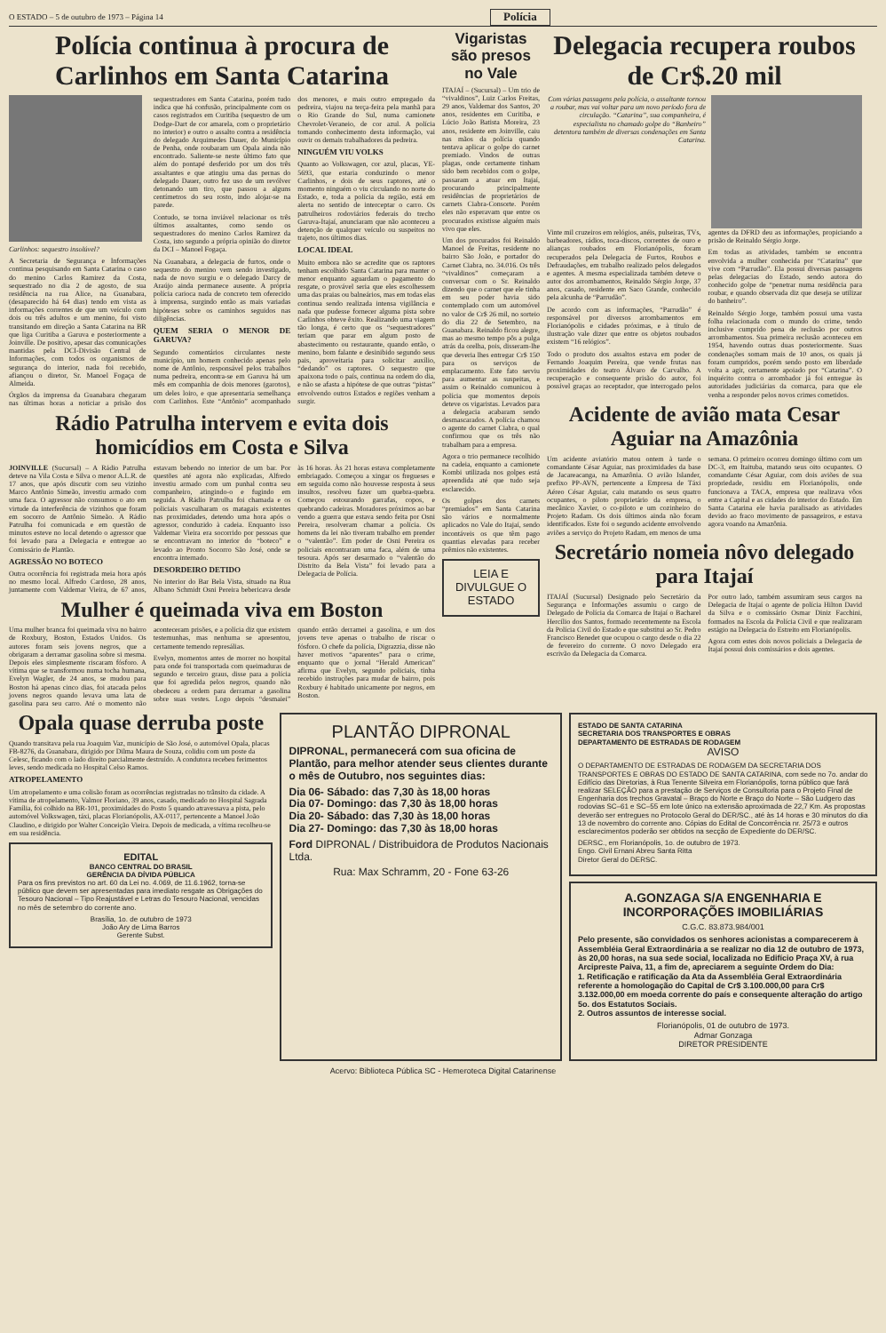O ESTADO – 5 de outubro de 1973 – Página 14 Polícia
Polícia continua à procura de Carlinhos em Santa Catarina
Carlinhos: sequestro insolúvel?
A Secretaria de Segurança e Informações continua pesquisando em Santa Catarina o caso do menino Carlos Ramirez da Costa, sequestrado no dia 2 de agosto, de sua residência na rua Alice, na Guanabara, (desaparecido há 64 dias) tendo em vista as informações correntes de que um veículo com dois ou três adultos e um menino, foi visto transitando em direção a Santa Catarina na BR que liga Curitiba a Garuva e posteriormente a Joinville. De positivo, apesar das comunicações mantidas pela DCI-Divisão Central de Informações, com todos os organismos de segurança do interior, nada foi recebido, afiançou o diretor, Sr. Manoel Fogaça de Almeida.
Órgãos da imprensa da Guanabara chegaram nas últimas horas a noticiar a prisão dos sequestradores em Santa Catarina, porém tudo indica que há confusão, principalmente com os casos registrados em Curitiba (sequestro de um Dodge-Dart de cor amarela, com o proprietário no interior) e outro o assalto contra a residência do delegado Arquimedes Dauer, do Município de Penha, onde roubaram um Opala ainda não encontrado. Saliente-se neste último fato que além do pontapé desferido por um dos três assaltantes e que atingiu uma das pernas do delegado Dauer, outro fez uso de um revólver detonando um tiro, que passou a alguns centímetros do seu rosto, indo alojar-se na parede.
Contudo, se torna inviável relacionar os três últimos assaltantes, como sendo os sequestradores do menino Carlos Ramirez da Costa, isto segundo a própria opinião do diretor da DCI – Manoel Fogaça.
Na Guanabara, a delegacia de furtos, onde o sequestro do menino vem sendo investigado, nada de novo surgiu e o delegado Darcy de Araújo ainda permanece ausente. A própria polícia carioca nada de concreto tem oferecido à imprensa, surgindo então as mais variadas hipóteses sobre os caminhos seguidos nas diligências.
QUEM SERIA O MENOR DE GARUVA?
Segundo comentários circulantes neste município, um homem conhecido apenas pelo nome de Antônio, responsável pelos trabalhos numa pedreira, encontra-se em Garuva há um mês em companhia de dois menores (garotos), um deles loiro, e que apresentaria semelhança com Carlinhos. Este “Antônio” acompanhado dos menores, e mais outro empregado da pedreira, viajou na terça-feira pela manhã para o Rio Grande do Sul, numa camionete Chevrolet-Veraneio, de cor azul. A polícia tomando conhecimento desta informação, vai ouvir os demais trabalhadores da pedreira.
NINGUÉM VIU VOLKS
Quanto ao Volkswagen, cor azul, placas, YE-5693, que estaria conduzindo o menor Carlinhos, e dois de seus raptores, até o momento ninguém o viu circulando no norte do Estado, e, toda a polícia da região, está em alerta no sentido de interceptar o carro. Os patrulheiros rodoviários federais do trecho Garuva-Itajaí, anunciaram que não aconteceu a detenção de qualquer veículo ou suspeitos no trajeto, nos últimos dias.
LOCAL IDEAL
Muito embora não se acredite que os raptores tenham escolhido Santa Catarina para manter o menor enquanto aguardam o pagamento do resgate, o provável seria que eles escolhessem uma das praias ou balneários, mas em todas elas continua sendo realizada intensa vigilância e nada que pudesse fornecer alguma pista sobre Carlinhos obteve êxito. Realizando uma viagem tão longa, é certo que os “sequestradores” teriam que parar em algum posto de abastecimento ou restaurante, quando então, o menino, bom falante e desinibido segundo seus pais, aproveitaria para solicitar auxílio, “dedando” os raptores. O sequestro que apaixona todo o país, continua na ordem do dia, e não se afasta a hipótese de que outras “pistas” envolvendo outros Estados e regiões venham a surgir.
Rádio Patrulha intervem e evita dois homicídios em Costa e Silva
JOINVILLE (Sucursal) – A Rádio Patrulha deteve na Vila Costa e Silva o menor A.L.R. de 17 anos, que após discutir com seu vizinho Marco Antônio Simeão, investiu armado com uma faca. O agressor não consumou o ato em virtude da interferência de vizinhos que foram em socorro de Antônio Simeão. A Rádio Patrulha foi comunicada e em questão de minutos esteve no local detendo o agressor que foi levado para a Delegacia e entregue ao Comissário de Plantão.
AGRESSÃO NO BOTECO
Outra ocorrência foi registrada meia hora após no mesmo local. Alfredo Cardoso, 28 anos, juntamente com Valdemar Vieira, de 67 anos, estavam bebendo no interior de um bar. Por questões até agora não explicadas, Alfredo investiu armado com um punhal contra seu companheiro, atingindo-o e fugindo em seguida. A Rádio Patrulha foi chamada e os policiais vasculharam os matagais existentes nas proximidades, detendo uma hora após o agressor, conduzido à cadeia. Enquanto isso Valdemar Vieira era socorrido por pessoas que se encontravam no interior do “boteco” e levado ao Pronto Socorro São José, onde se encontra internado.
DESORDEIRO DETIDO
No interior do Bar Bela Vista, situado na Rua Albano Schmidt Osni Pereira bebericava desde às 16 horas. Às 21 horas estava completamente embriagado. Começou a xingar os fregueses e em seguida como não houvesse resposta à seus insultos, resolveu fazer um quebra-quebra. Começou estourando garrafas, copos, e quebrando cadeiras. Moradores próximos ao bar vendo a guerra que estava sendo feita por Osni Pereira, resolveram chamar a polícia. Os homens da lei não tiveram trabalho em prender o “valentão”. Em poder de Osni Pereira os policiais encontraram uma faca, além de uma tesoura. Após ser desarmado o “valentão do Distrito da Bela Vista” foi levado para a Delegacia de Polícia.
Mulher é queimada viva em Boston
Uma mulher branca foi queimada viva no bairro de Roxbury, Boston, Estados Unidos. Os autores foram seis jovens negros, que a obrigaram a derramar gasolina sobre si mesma. Depois eles simplesmente riscaram fósforo. A vítima que se transformou numa tocha humana, Evelyn Wagler, de 24 anos, se mudou para Boston há apenas cinco dias, foi atacada pelos jovens negros quando levava uma lata de gasolina para seu carro. Até o momento não aconteceram prisões, e a polícia diz que existem testemunhas, mas nenhuma se apresentou, certamente temendo represálias.
Evelyn, momentos antes de morrer no hospital para onde foi transportada com queimaduras de segundo e terceiro graus, disse para a polícia que foi agredida pelos negros, quando não obedeceu a ordem para derramar a gasolina sobre suas vestes. Logo depois “desmaiei” quando então derramei a gasolina, e um dos jovens teve apenas o trabalho de riscar o fósforo. O chefe da polícia, Digrazzia, disse não haver motivos “aparentes” para o crime, enquanto que o jornal “Herald American” afirma que Evelyn, segundo policiais, tinha recebido instruções para mudar de bairro, pois Roxbury é habitado unicamente por negros, em Boston.
Vigaristas são presos no Vale
ITAJAÍ – (Sucursal) – Um trio de “vivaldinos”, Luiz Carlos Freitas, 29 anos, Valdemar dos Santos, 20 anos, residentes em Curitiba, e Lúcio João Batista Moreira, 23 anos, residente em Joinville, caiu nas mãos da polícia quando tentava aplicar o golpe do carnet premiado. Vindos de outras plagas, onde certamente tinham sido bem recebidos com o golpe, passaram a atuar em Itajaí, procurando principalmente residências de proprietários de carnets Ciabra-Consorte. Porém eles não esperavam que entre os procurados existisse alguém mais vivo que eles.
Um dos procurados foi Reinaldo Manoel de Freitas, residente no bairro São João, e portador do Carnet Ciabra, no. 34.016. Os três “vivaldinos” começaram a conversar com o Sr. Reinaldo dizendo que o carnet que ele tinha em seu poder havia sido contemplado com um automóvel no valor de Cr$ 26 mil, no sorteio do dia 22 de Setembro, na Guanabara. Reinaldo ficou alegre, mas ao mesmo tempo pôs a pulga atrás da orelha, pois, disseram-lhe que deveria lhes entregar Cr$ 150 para os serviços de emplacamento. Este fato serviu para aumentar as suspeitas, e assim o Reinaldo comunicou à polícia que momentos depois deteve os vigaristas. Levados para a delegacia acabaram sendo desmascarados. A polícia chamou o agente do carnet Ciabra, o qual confirmou que os três não trabalham para a empresa.
Agora o trio permanece recolhido na cadeia, enquanto a camionete Kombi utilizada nos golpes está apreendida até que tudo seja esclarecido.
Os golpes dos carnets “premiados” em Santa Catarina são vários e normalmente aplicados no Vale do Itajaí, sendo incontáveis os que têm pago quantias elevadas para receber prêmios não existentes.
LEIA E DIVULGUE O ESTADO
Delegacia recupera roubos de Cr$.20 mil
Com várias passagens pela polícia, o assaltante tornou a roubar, mas vai voltar para um novo período fora de circulação. “Catarina”, sua companheira, é especialista no chamado golpe do “Banheiro” detentora também de diversas condenações em Santa Catarina.
Vinte mil cruzeiros em relógios, anéis, pulseiras, TVs, barbeadores, rádios, toca-discos, correntes de ouro e alianças roubados em Florianópolis, foram recuperados pela Delegacia de Furtos, Roubos e Defraudações, em trabalho realizado pelos delegados e agentes. A mesma especializada também deteve o autor dos arrombamentos, Reinaldo Sérgio Jorge, 37 anos, casado, residente em Saco Grande, conhecido pela alcunha de “Parrudão”.
De acordo com as informações, “Parrudão” é responsável por diversos arrombamentos em Florianópolis e cidades próximas, e à título de ilustração vale dizer que entre os objetos roubados existem “16 relógios”.
Todo o produto dos assaltos estava em poder de Fernando Joaquim Pereira, que vende frutas nas proximidades do teatro Álvaro de Carvalho. A recuperação e consequente prisão do autor, foi possível graças ao receptador, que interrogado pelos agentes da DFRD deu as informações, propiciando a prisão de Reinaldo Sérgio Jorge.
Em todas as atividades, também se encontra envolvida a mulher conhecida por “Catarina” que vive com “Parrudão”. Ela possui diversas passagens pelas delegacias do Estado, sendo autora do conhecido golpe de “penetrar numa residência para roubar, e quando observada diz que deseja se utilizar do banheiro”.
Reinaldo Sérgio Jorge, também possui uma vasta folha relacionada com o mundo do crime, tendo inclusive cumprido pena de reclusão por outros arrombamentos. Sua primeira reclusão aconteceu em 1954, havendo outras duas posteriormente. Suas condenações somam mais de 10 anos, os quais já foram cumpridos, porém sendo posto em liberdade volta a agir, certamente apoiado por “Catarina”. O inquérito contra o arrombador já foi entregue às autoridades judiciárias da comarca, para que ele venha a responder pelos novos crimes cometidos.
Acidente de avião mata Cesar Aguiar na Amazônia
Um acidente aviatório matou ontem à tarde o comandante César Aguiar, nas proximidades da base de Jacareacanga, na Amazônia. O avião Islander, prefixo PP-AVN, pertencente a Empresa de Táxi Aéreo César Aguiar, caiu matando os seus quatro ocupantes, o piloto proprietário da empresa, o mecânico Xavier, o co-piloto e um cozinheiro do Projeto Radam. Os dois últimos ainda não foram identificados. Este foi o segundo acidente envolvendo aviões a serviço do Projeto Radam, em menos de uma semana. O primeiro ocorreu domingo último com um DC-3, em Itaituba, matando seus oito ocupantes. O comandante César Aguiar, com dois aviões de sua propriedade, residiu em Florianópolis, onde funcionava a TACA, empresa que realizava vôos entre a Capital e as cidades do interior do Estado. Em Santa Catarina ele havia paralisado as atividades devido ao fraco movimento de passageiros, e estava agora voando na Amazônia.
Secretário nomeia nôvo delegado para Itajaí
ITAJAÍ (Sucursal) Designado pelo Secretário da Segurança e Informações assumiu o cargo de Delegado de Polícia da Comarca de Itajaí o Bacharel Hercílio dos Santos, formado recentemente na Escola da Polícia Civil do Estado e que substitui ao Sr. Pedro Francisco Benedet que ocupou o cargo desde o dia 22 de fevereiro do corrente. O novo Delegado era escrivão da Delegacia da Comarca.
Por outro lado, também assumiram seus cargos na Delegacia de Itajaí o agente de polícia Hilton David da Silva e o comissário Osmar Diniz Facchini, formados na Escola da Polícia Civil e que realizaram estágio na Delegacia do Estreito em Florianópolis.
Agora com estes dois novos policiais a Delegacia de Itajaí possui dois comissários e dois agentes.
Opala quase derruba poste
Quando transitava pela rua Joaquim Vaz, município de São José, o automóvel Opala, placas FB-8276, da Guanabara, dirigido por Dilma Maura de Souza, colidiu com um poste da Celesc, ficando com o lado direito parcialmente destruído. A condutora recebeu ferimentos leves, sendo medicada no Hospital Celso Ramos.
ATROPELAMENTO
Um atropelamento e uma colisão foram as ocorrências registradas no trânsito da cidade. A vítima de atropelamento, Valmor Floriano, 39 anos, casado, medicado no Hospital Sagrada Família, foi colhido na BR-101, proximidades do Posto 5 quando atravessava a pista, pelo automóvel Volkswagen, táxi, placas Florianópolis, AX-0117, pertencente a Manoel João Claudino, e dirigido por Walter Conceição Vieira. Depois de medicada, a vítima recolheu-se em sua residência.
EDITAL
BANCO CENTRAL DO BRASIL
GERÊNCIA DA DÍVIDA PÚBLICA
Para os fins previstos no art. 60 da Lei no. 4.069, de 11.6.1962, torna-se público que devem ser apresentadas para imediato resgate as Obrigações do Tesouro Nacional – Tipo Reajustável e Letras do Tesouro Nacional, vencidas no mês de setembro do corrente ano.
Brasília, 1o. de outubro de 1973
João Ary de Lima Barros
Gerente Subst.
PLANTÃO DIPRONAL
DIPRONAL, permanecerá com sua oficina de Plantão, para melhor atender seus clientes durante o mês de Outubro, nos seguintes dias:
Dia 06- Sábado: das 7,30 às 18,00 horas
Dia 07- Domingo: das 7,30 às 18,00 horas
Dia 20- Sábado: das 7,30 às 18,00 horas
Dia 27- Domingo: das 7,30 às 18,00 horas
Ford DIPRONAL / Distribuidora de Produtos Nacionais Ltda.
Rua: Max Schramm, 20 - Fone 63-26
ESTADO DE SANTA CATARINA
SECRETARIA DOS TRANSPORTES E OBRAS
DEPARTAMENTO DE ESTRADAS DE RODAGEM
AVISO
O DEPARTAMENTO DE ESTRADAS DE RODAGEM DA SECRETARIA DOS TRANSPORTES E OBRAS DO ESTADO DE SANTA CATARINA, com sede no 7o. andar do Edifício das Diretorias, à Rua Tenente Silveira em Florianópolis, torna público que fará realizar SELEÇÃO para a prestação de Serviços de Consultoria para o Projeto Final de Engenharia dos trechos Gravatal – Braço do Norte e Braço do Norte – São Ludgero das rodovias SC–61 e SC–55 em lote único na extensão aproximada de 22,7 Km. As propostas deverão ser entregues no Protocolo Geral do DER/SC., até às 14 horas e 30 minutos do dia 13 de novembro do corrente ano. Cópias do Edital de Concorrência nr. 25/73 e outros esclarecimentos poderão ser obtidos na secção de Expediente do DER/SC.
DERSC., em Florianópolis, 1o. de outubro de 1973.
Engo. Civil Ernani Abreu Santa Ritta
Diretor Geral do DERSC.
A.GONZAGA S/A ENGENHARIA E INCORPORAÇÕES IMOBILIÁRIAS
C.G.C. 83.873.984/001
Pelo presente, são convidados os senhores acionistas a comparecerem à Assembléia Geral Extraordinária a se realizar no dia 12 de outubro de 1973, às 20,00 horas, na sua sede social, localizada no Edifício Praça XV, à rua Arcipreste Paiva, 11, a fim de, apreciarem a seguinte Ordem do Dia:
1. Retificação e ratificação da Ata da Assembléia Geral Extraordinária referente a homologação do Capital de Cr$ 3.100.000,00 para Cr$ 3.132.000,00 em moeda corrente do país e consequente alteração do artigo 5o. dos Estatutos Sociais.
2. Outros assuntos de interesse social.
Florianópolis, 01 de outubro de 1973.
Admar Gonzaga
DIRETOR PRESIDENTE
Acervo: Biblioteca Pública SC - Hemeroteca Digital Catarinense